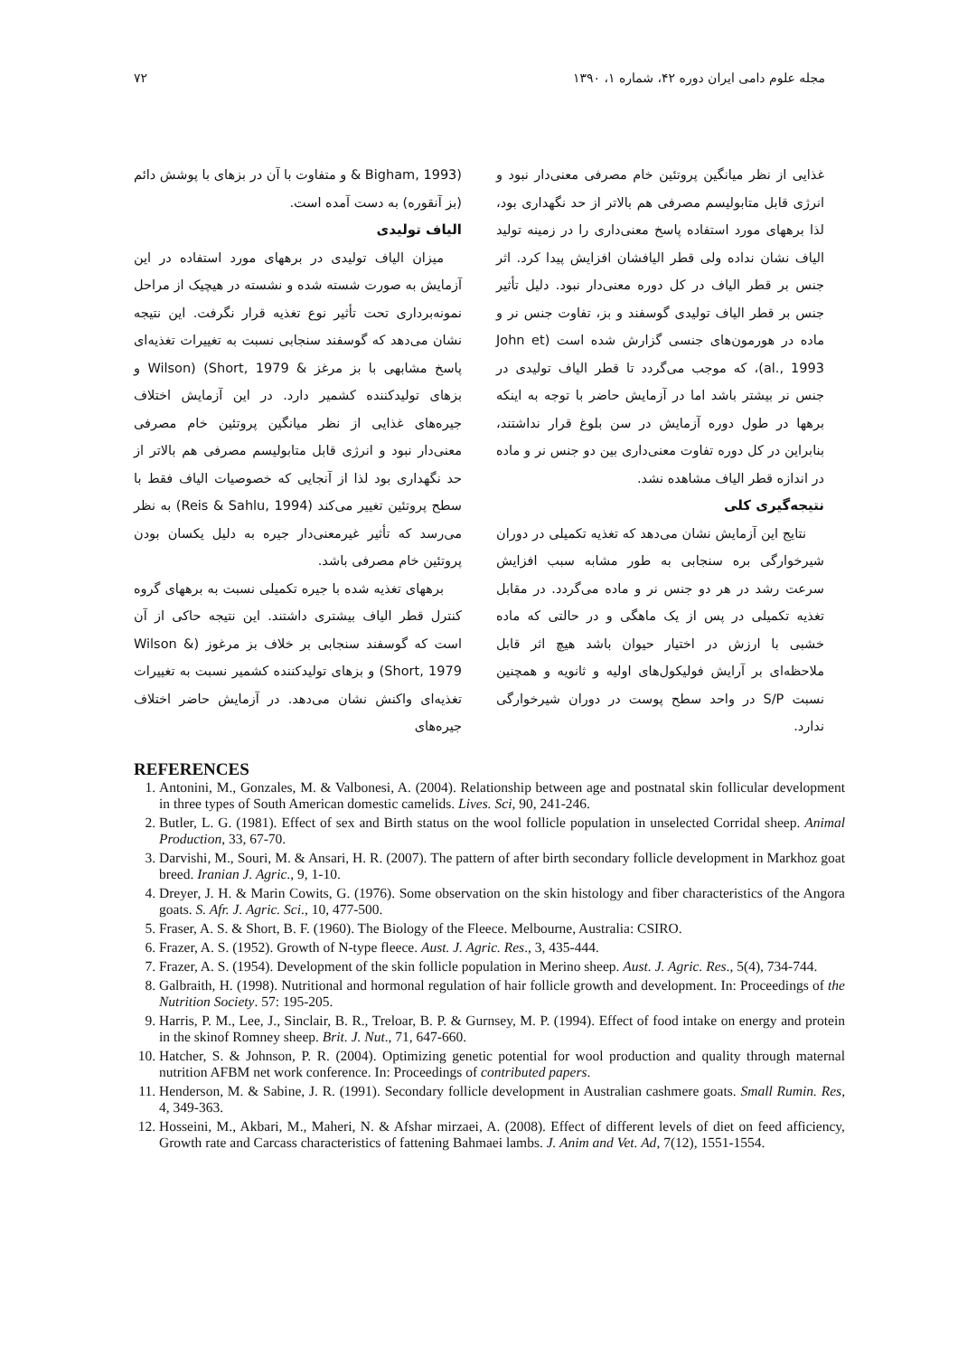مجله علوم دامی ایران دوره ۴۲، شماره ۱، ۱۳۹۰ ۷۲
(Bigham, 1993 & و متفاوت با آن در بزهای با پوشش دائم (بز آنقوره) به دست آمده است.
الیاف تولیدی
میزان الیاف تولیدی در برههای مورد استفاده در این آزمایش به صورت شسته شده و نشسته در هیچیک از مراحل نمونه‌برداری تحت تأثیر نوع تغذیه قرار نگرفت. این نتیجه نشان می‌دهد که گوسفند سنجابی نسبت به تغییرات تغذیه‌ای پاسخ مشابهی با بز مرغز & Wilson) (Short, 1979 و بزهای تولیدکننده کشمیر دارد. در این آزمایش اختلاف جیره‌های غذایی از نظر میانگین پروتئین خام مصرفی معنی‌دار نبود و انرژی قابل متابولیسم مصرفی هم بالاتر از حد نگهداری بود لذا از آنجایی که خصوصیات الیاف فقط با سطح پروتئین تغییر می‌کند (Reis & Sahlu, 1994) به نظر می‌رسد که تأثیر غیرمعنی‌دار جیره به دلیل یکسان بودن پروتئین خام مصرفی باشد.
برههای تغذیه شده با جیره تکمیلی نسبت به برههای گروه کنترل قطر الیاف بیشتری داشتند. این نتیجه حاکی از آن است که گوسفند سنجابی بر خلاف بز مرغوز (Wilson & Short, 1979) و بزهای تولیدکننده کشمیر نسبت به تغییرات تغذیه‌ای واکنش نشان می‌دهد. در آزمایش حاضر اختلاف جیره‌های
غذایی از نظر میانگین پروتئین خام مصرفی معنی‌دار نبود و انرژی قابل متابولیسم مصرفی هم بالاتر از حد نگهداری بود، لذا برههای مورد استفاده پاسخ معنی‌داری را در زمینه تولید الیاف نشان نداده ولی قطر الیافشان افزایش پیدا کرد. اثر جنس بر قطر الیاف در کل دوره معنی‌دار نبود. دلیل تأثیر جنس بر قطر الیاف تولیدی گوسفند و بز، تفاوت جنس نر و ماده در هورمون‌های جنسی گزارش شده است (John et al., 1993)، که موجب می‌گردد تا قطر الیاف تولیدی در جنس نر بیشتر باشد اما در آزمایش حاضر با توجه به اینکه برهها در طول دوره آزمایش در سن بلوغ قرار نداشتند، بنابراین در کل دوره تفاوت معنی‌داری بین دو جنس نر و ماده در اندازه قطر الیاف مشاهده نشد.
نتیجه‌گیری کلی
نتایج این آزمایش نشان می‌دهد که تغذیه تکمیلی در دوران شیرخوارگی بره سنجابی به طور مشابه سبب افزایش سرعت رشد در هر دو جنس نر و ماده می‌گردد. در مقابل تغذیه تکمیلی در پس از یک ماهگی و در حالتی که ماده خشبی با ارزش در اختیار حیوان باشد هیچ اثر قابل ملاحظه‌ای بر آرایش فولیکول‌های اولیه و ثانویه و همچنین نسبت S/P در واحد سطح پوست در دوران شیرخوارگی ندارد.
REFERENCES
1. Antonini, M., Gonzales, M. & Valbonesi, A. (2004). Relationship between age and postnatal skin follicular development in three types of South American domestic camelids. Lives. Sci, 90, 241-246.
2. Butler, L. G. (1981). Effect of sex and Birth status on the wool follicle population in unselected Corridal sheep. Animal Production, 33, 67-70.
3. Darvishi, M., Souri, M. & Ansari, H. R. (2007). The pattern of after birth secondary follicle development in Markhoz goat breed. Iranian J. Agric., 9, 1-10.
4. Dreyer, J. H. & Marin Cowits, G. (1976). Some observation on the skin histology and fiber characteristics of the Angora goats. S. Afr. J. Agric. Sci., 10, 477-500.
5. Fraser, A. S. & Short, B. F. (1960). The Biology of the Fleece. Melbourne, Australia: CSIRO.
6. Frazer, A. S. (1952). Growth of N-type fleece. Aust. J. Agric. Res., 3, 435-444.
7. Frazer, A. S. (1954). Development of the skin follicle population in Merino sheep. Aust. J. Agric. Res., 5(4), 734-744.
8. Galbraith, H. (1998). Nutritional and hormonal regulation of hair follicle growth and development. In: Proceedings of the Nutrition Society. 57: 195-205.
9. Harris, P. M., Lee, J., Sinclair, B. R., Treloar, B. P. & Gurnsey, M. P. (1994). Effect of food intake on energy and protein in the skinof Romney sheep. Brit. J. Nut., 71, 647-660.
10. Hatcher, S. & Johnson, P. R. (2004). Optimizing genetic potential for wool production and quality through maternal nutrition AFBM net work conference. In: Proceedings of contributed papers.
11. Henderson, M. & Sabine, J. R. (1991). Secondary follicle development in Australian cashmere goats. Small Rumin. Res, 4, 349-363.
12. Hosseini, M., Akbari, M., Maheri, N. & Afshar mirzaei, A. (2008). Effect of different levels of diet on feed afficiency, Growth rate and Carcass characteristics of fattening Bahmaei lambs. J. Anim and Vet. Ad, 7(12), 1551-1554.